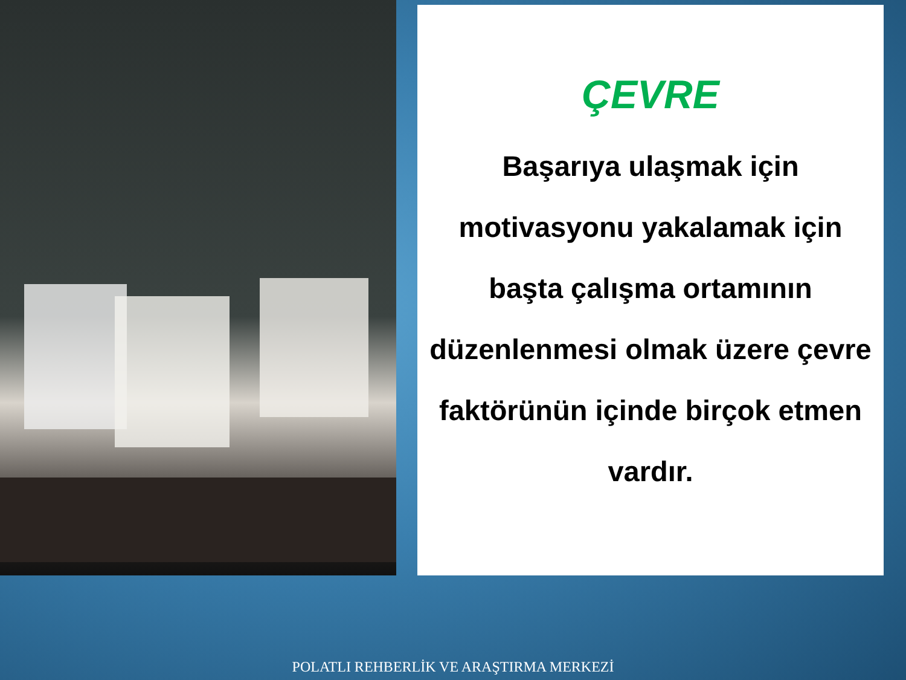ÇEVRE
Başarıya ulaşmak için motivasyonu yakalamak için başta çalışma ortamının düzenlenmesi olmak üzere çevre faktörünün içinde birçok etmen vardır.
POLATLI REHBERLİK VE ARAŞTIRMA MERKEZİ